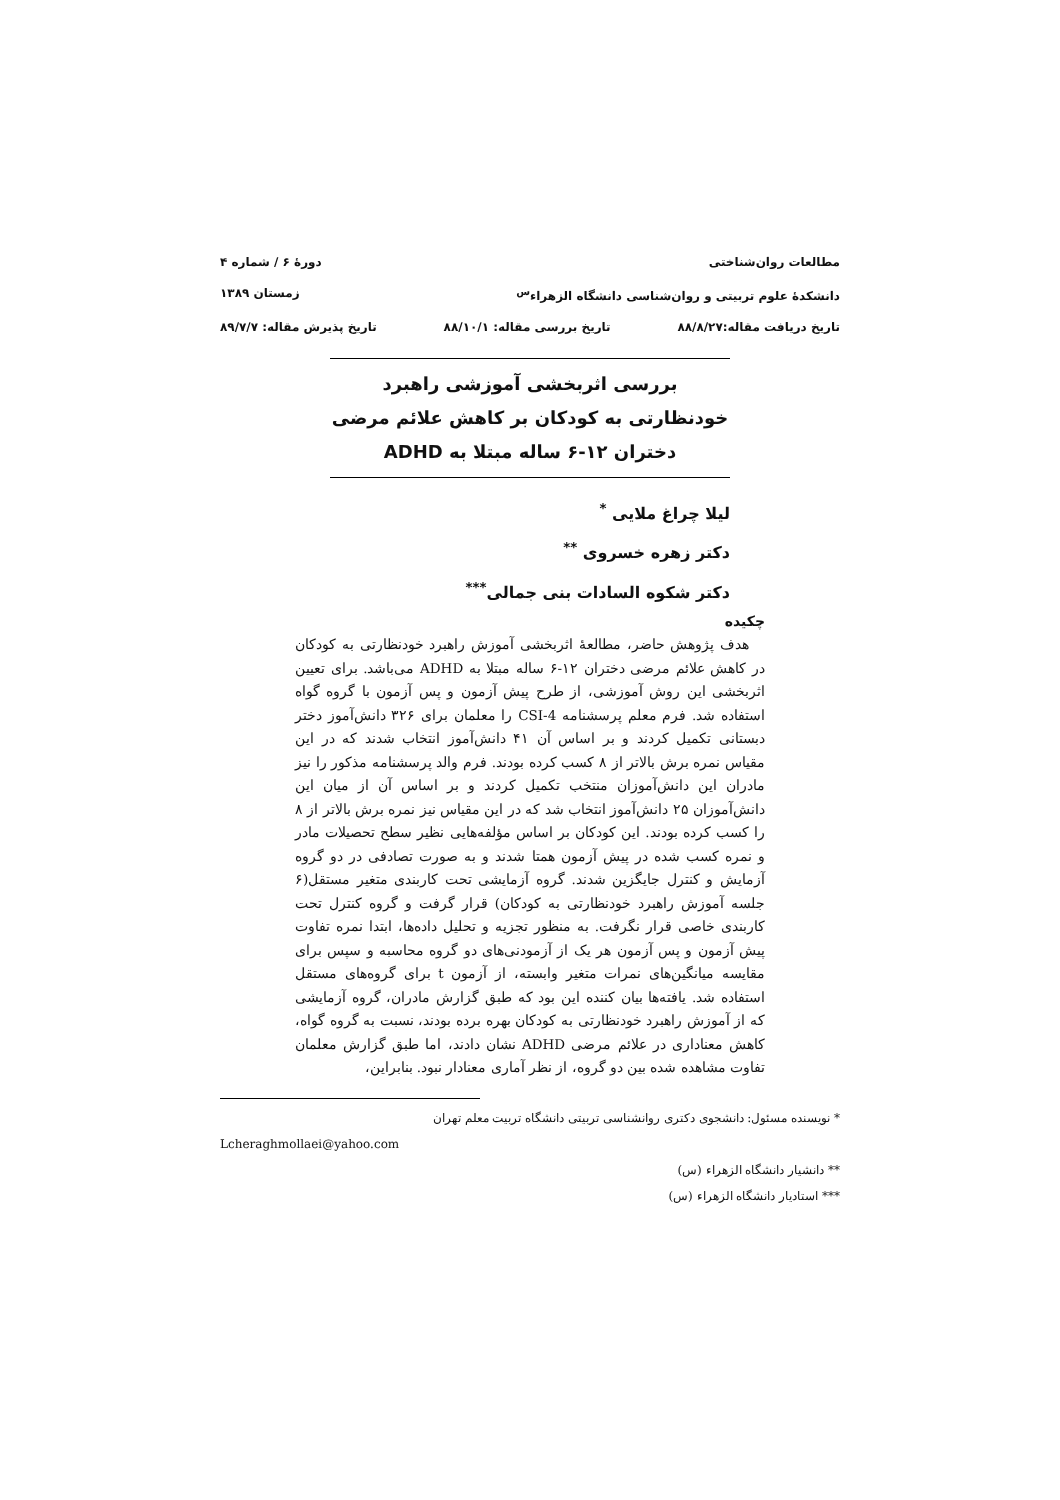مطالعات روان‌شناختی دورهٔ ۶ / شماره ۴
دانشکدهٔ علوم تربیتی و روان‌شناسی دانشگاه الزهراء<sup>س</sup> زمستان ۱۳۸۹
تاریخ دریافت مقاله:۸۸/۸/۲۷ تاریخ بررسی مقاله: ۸۸/۱۰/۱ تاریخ پذیرش مقاله: ۸۹/۷/۷
بررسی اثربخشی آموزشی راهبرد خودنظارتی به کودکان بر کاهش علائم مرضی دختران ۱۲-۶ ساله مبتلا به ADHD
لیلا چراغ ملایی <sup>*</sup>
دکتر زهره خسروی <sup>**</sup>
دکتر شکوه السادات بنی جمالی<sup>***</sup>
چکیده
هدف پژوهش حاضر، مطالعهٔ اثربخشی آموزش راهبرد خودنظارتی به کودکان در کاهش علائم مرضی دختران ۱۲-۶ ساله مبتلا به ADHD می‌باشد. برای تعیین اثربخشی این روش آموزشی، از طرح پیش آزمون و پس آزمون با گروه گواه استفاده شد. فرم معلم پرسشنامه CSI-4 را معلمان برای ۳۲۶ دانش‌آموز دختر دبستانی تکمیل کردند و بر اساس آن ۴۱ دانش‌آموز انتخاب شدند که در این مقیاس نمره برش بالاتر از ۸ کسب کرده بودند. فرم والد پرسشنامه مذکور را نیز مادران این دانش‌آموزان منتخب تکمیل کردند و بر اساس آن از میان این دانش‌آموزان ۲۵ دانش‌آموز انتخاب شد که در این مقیاس نیز نمره برش بالاتر از ۸ را کسب کرده بودند. این کودکان بر اساس مؤلفه‌هایی نظیر سطح تحصیلات مادر و نمره کسب شده در پیش آزمون همتا شدند و به صورت تصادفی در دو گروه آزمایش و کنترل جایگزین شدند. گروه آزمایشی تحت کاربندی متغیر مستقل(۶ جلسه آموزش راهبرد خودنظارتی به کودکان) قرار گرفت و گروه کنترل تحت کاربندی خاصی قرار نگرفت. به منظور تجزیه و تحلیل داده‌ها، ابتدا نمره تفاوت پیش آزمون و پس آزمون هر یک از آزمودنی‌های دو گروه محاسبه و سپس برای مقایسه میانگین‌های نمرات متغیر وابسته، از آزمون t برای گروه‌های مستقل استفاده شد. یافته‌ها بیان کننده این بود که طبق گزارش مادران، گروه آزمایشی که از آموزش راهبرد خودنظارتی به کودکان بهره برده بودند، نسبت به گروه گواه، کاهش معناداری در علائم مرضی ADHD نشان دادند، اما طبق گزارش معلمان تفاوت مشاهده شده بین دو گروه، از نظر آماری معنادار نبود. بنابراین،
* نویسنده مسئول: دانشجوی دکتری روانشناسی تربیتی دانشگاه تربیت معلم تهران
Lcheraghmollaei@yahoo.com
** دانشیار دانشگاه الزهراء (س)
*** استادیار دانشگاه الزهراء (س)